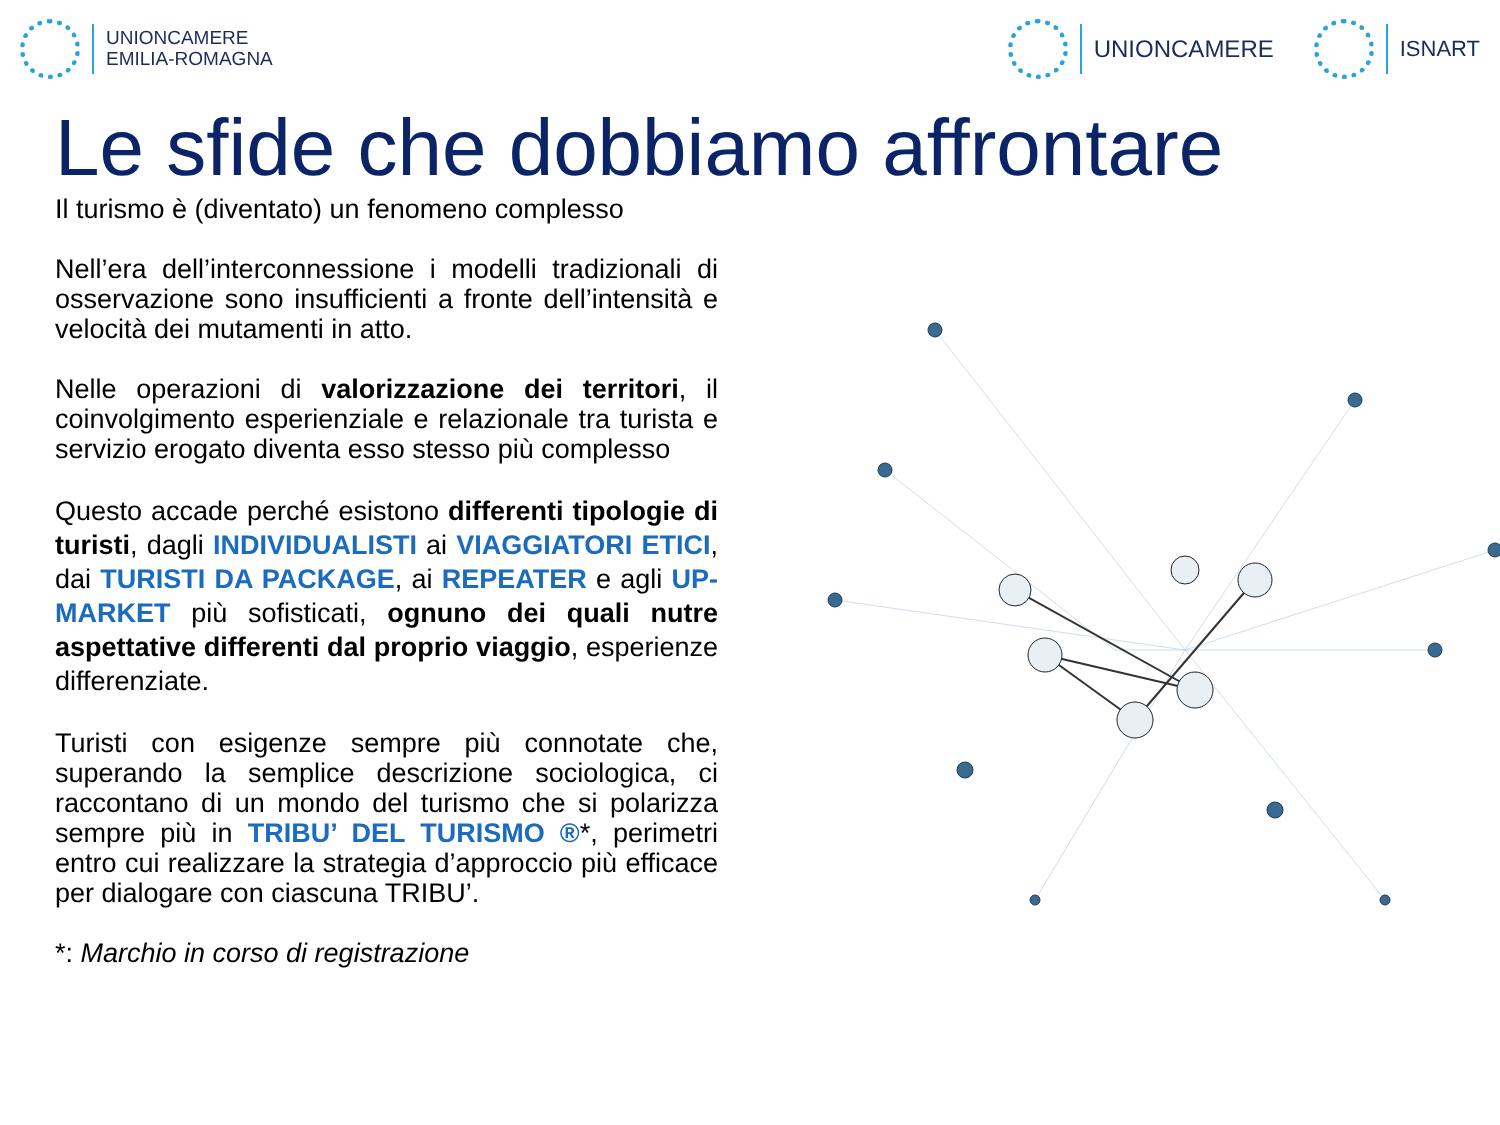UNIONCAMERE
EMILIA-ROMAGNA
UNIONCAMERE ISNART
Le sfide che dobbiamo affrontare
Il turismo è (diventato) un fenomeno complesso
Nell’era dell’interconnessione i modelli tradizionali di osservazione sono insufficienti a fronte dell’intensità e velocità dei mutamenti in atto.
Nelle operazioni di valorizzazione dei territori, il coinvolgimento esperienziale e relazionale tra turista e servizio erogato diventa esso stesso più complesso
Questo accade perché esistono differenti tipologie di turisti, dagli INDIVIDUALISTI ai VIAGGIATORI ETICI, dai TURISTI DA PACKAGE, ai REPEATER e agli UP-MARKET più sofisticati, ognuno dei quali nutre aspettative differenti dal proprio viaggio, esperienze differenziate.
Turisti con esigenze sempre più connotate che, superando la semplice descrizione sociologica, ci raccontano di un mondo del turismo che si polarizza sempre più in TRIBU’ DEL TURISMO ®*, perimetri entro cui realizzare la strategia d’approccio più efficace per dialogare con ciascuna TRIBU’.
*: Marchio in corso di registrazione